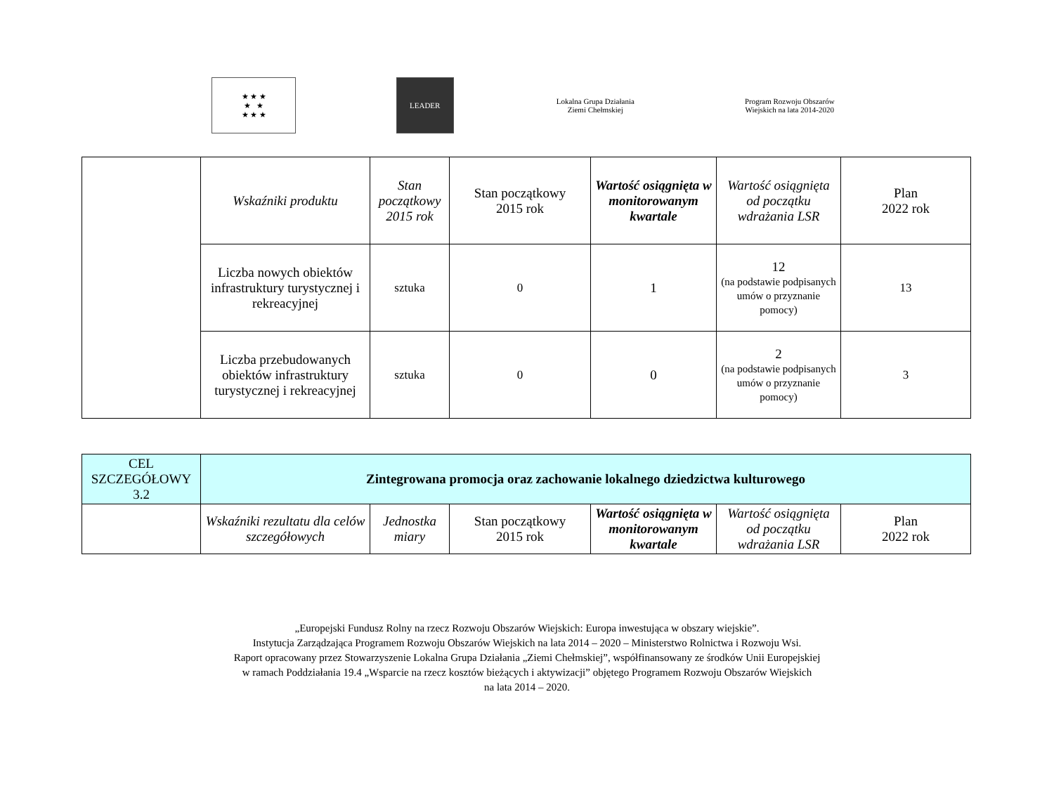★ ★ ★
★ ★
★ ★ ★
LEADER
Lokalna Grupa Działania
Ziemi Chełmskiej
Program Rozwoju Obszarów Wiejskich na lata 2014-2020
| | Wskaźniki produktu | Stan początkowy 2015 rok | Stan początkowy 2015 rok | Wartość osiągnięta w monitorowanym kwartale | Wartość osiągnięta od początku wdrażania LSR | Plan 2022 rok |
| | Liczba nowych obiektów infrastruktury turystycznej i rekreacyjnej | sztuka | 0 | 1 | 12 (na podstawie podpisanych umów o przyznanie pomocy) | 13 |
| | Liczba przebudowanych obiektów infrastruktury turystycznej i rekreacyjnej | sztuka | 0 | 0 | 2 (na podstawie podpisanych umów o przyznanie pomocy) | 3 |
| CEL SZCZEGÓŁOWY 3.2 | Zintegrowana promocja oraz zachowanie lokalnego dziedzictwa kulturowego | | | | | |
| | Wskaźniki rezultatu dla celów szczegółowych | Jednostka miary | Stan początkowy 2015 rok | Wartość osiągnięta w monitorowanym kwartale | Wartość osiągnięta od początku wdrażania LSR | Plan 2022 rok |
„Europejski Fundusz Rolny na rzecz Rozwoju Obszarów Wiejskich: Europa inwestująca w obszary wiejskie”.
Instytucja Zarządzająca Programem Rozwoju Obszarów Wiejskich na lata 2014 – 2020 – Ministerstwo Rolnictwa i Rozwoju Wsi.
Raport opracowany przez Stowarzyszenie Lokalna Grupa Działania „Ziemi Chełmskiej”, współfinansowany ze środków Unii Europejskiej
w ramach Poddziałania 19.4 „Wsparcie na rzecz kosztów bieżących i aktywizacji” objętego Programem Rozwoju Obszarów Wiejskich
na lata 2014 – 2020.